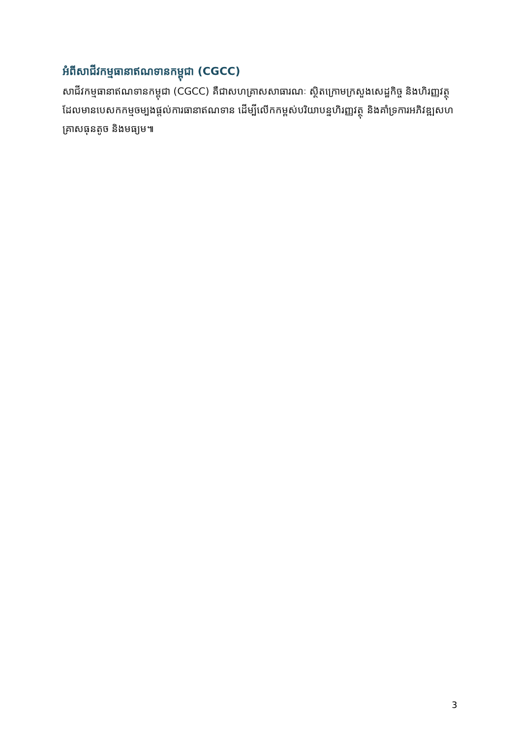អំពីសាជីវកម្មធានាឥណទានកម្ពុជា (CGCC)
សាជីវកម្មធានាឥណទានកម្ពុជា (CGCC) គឺជាសហគ្រាសសាធារណៈ ស្ថិតក្រោមក្រសួងសេដ្ឋកិច្ច និងហិរញ្ញវត្ថុ ដែលមានបេសកកម្មចម្បងផ្តល់ការធានាឥណទាន ដើម្បីលើកកម្ពស់បរិយាបន្នហិរញ្ញវត្ថុ និងគាំទ្រការអភិវឌ្ឍសហគ្រាសធុនតូច និងមធ្យម៕
3